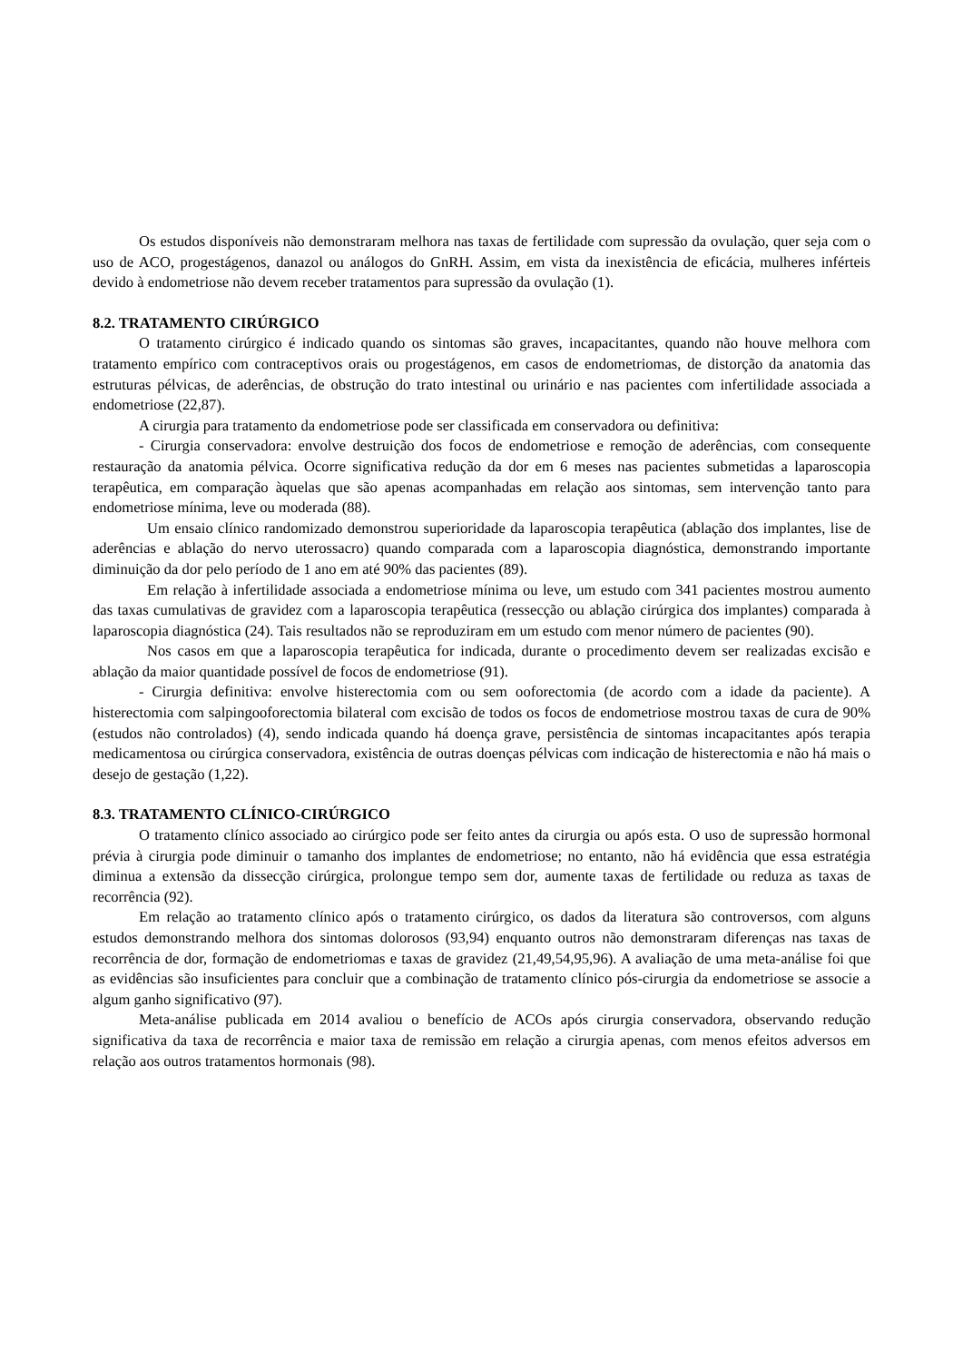Os estudos disponíveis não demonstraram melhora nas taxas de fertilidade com supressão da ovulação, quer seja com o uso de ACO, progestágenos, danazol ou análogos do GnRH. Assim, em vista da inexistência de eficácia, mulheres inférteis devido à endometriose não devem receber tratamentos para supressão da ovulação (1).
8.2. TRATAMENTO CIRÚRGICO
O tratamento cirúrgico é indicado quando os sintomas são graves, incapacitantes, quando não houve melhora com tratamento empírico com contraceptivos orais ou progestágenos, em casos de endometriomas, de distorção da anatomia das estruturas pélvicas, de aderências, de obstrução do trato intestinal ou urinário e nas pacientes com infertilidade associada a endometriose (22,87).
A cirurgia para tratamento da endometriose pode ser classificada em conservadora ou definitiva:
- Cirurgia conservadora: envolve destruição dos focos de endometriose e remoção de aderências, com consequente restauração da anatomia pélvica. Ocorre significativa redução da dor em 6 meses nas pacientes submetidas a laparoscopia terapêutica, em comparação àquelas que são apenas acompanhadas em relação aos sintomas, sem intervenção tanto para endometriose mínima, leve ou moderada (88).
Um ensaio clínico randomizado demonstrou superioridade da laparoscopia terapêutica (ablação dos implantes, lise de aderências e ablação do nervo uterossacro) quando comparada com a laparoscopia diagnóstica, demonstrando importante diminuição da dor pelo período de 1 ano em até 90% das pacientes (89).
Em relação à infertilidade associada a endometriose mínima ou leve, um estudo com 341 pacientes mostrou aumento das taxas cumulativas de gravidez com a laparoscopia terapêutica (ressecção ou ablação cirúrgica dos implantes) comparada à laparoscopia diagnóstica (24). Tais resultados não se reproduziram em um estudo com menor número de pacientes (90).
Nos casos em que a laparoscopia terapêutica for indicada, durante o procedimento devem ser realizadas excisão e ablação da maior quantidade possível de focos de endometriose (91).
- Cirurgia definitiva: envolve histerectomia com ou sem ooforectomia (de acordo com a idade da paciente). A histerectomia com salpingooforectomia bilateral com excisão de todos os focos de endometriose mostrou taxas de cura de 90% (estudos não controlados) (4), sendo indicada quando há doença grave, persistência de sintomas incapacitantes após terapia medicamentosa ou cirúrgica conservadora, existência de outras doenças pélvicas com indicação de histerectomia e não há mais o desejo de gestação (1,22).
8.3. TRATAMENTO CLÍNICO-CIRÚRGICO
O tratamento clínico associado ao cirúrgico pode ser feito antes da cirurgia ou após esta. O uso de supressão hormonal prévia à cirurgia pode diminuir o tamanho dos implantes de endometriose; no entanto, não há evidência que essa estratégia diminua a extensão da dissecção cirúrgica, prolongue tempo sem dor, aumente taxas de fertilidade ou reduza as taxas de recorrência (92).
Em relação ao tratamento clínico após o tratamento cirúrgico, os dados da literatura são controversos, com alguns estudos demonstrando melhora dos sintomas dolorosos (93,94) enquanto outros não demonstraram diferenças nas taxas de recorrência de dor, formação de endometriomas e taxas de gravidez (21,49,54,95,96). A avaliação de uma meta-análise foi que as evidências são insuficientes para concluir que a combinação de tratamento clínico pós-cirurgia da endometriose se associe a algum ganho significativo (97).
Meta-análise publicada em 2014 avaliou o benefício de ACOs após cirurgia conservadora, observando redução significativa da taxa de recorrência e maior taxa de remissão em relação a cirurgia apenas, com menos efeitos adversos em relação aos outros tratamentos hormonais (98).